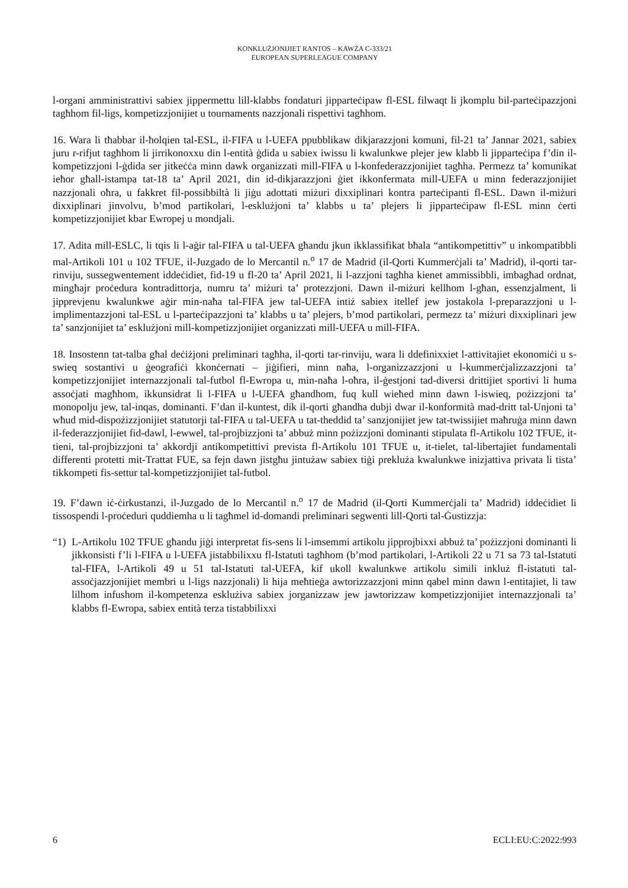KONKLUŻJONIJIET RANTOS – KAWŻA C-333/21
EUROPEAN SUPERLEAGUE COMPANY
l-organi amministrattivi sabiex jippermettu lill-klabbs fondaturi jipparteċipaw fl-ESL filwaqt li jkomplu bil-parteċipazzjoni tagħhom fil-ligs, kompetizzjonijiet u tournaments nazzjonali rispettivi tagħhom.
16. Wara li tħabbar il-ħolqien tal-ESL, il-FIFA u l-UEFA ppubblikaw dikjarazzjoni komuni, fil-21 ta’ Jannar 2021, sabiex juru r-rifjut tagħhom li jirrikonoxxu din l-entità ġdida u sabiex iwissu li kwalunkwe plejer jew klabb li jipparteċipa f’din il-kompetizzjoni l-ġdida ser jitkeċċa minn dawk organizzati mill-FIFA u l-konfederazzjonijiet tagħha. Permezz ta’ komunikat ieħor għall-istampa tat-18 ta’ April 2021, din id-dikjarazzjoni ġiet ikkonfermata mill-UEFA u minn federazzjonijiet nazzjonali oħra, u fakkret fil-possibbiltà li jiġu adottati miżuri dixxiplinari kontra parteċipanti fl-ESL. Dawn il-miżuri dixxiplinari jinvolvu, b’mod partikolari, l-esklużjoni ta’ klabbs u ta’ plejers li jipparteċipaw fl-ESL minn ċerti kompetizzjonijiet kbar Ewropej u mondjali.
17. Adita mill-ESLC, li tqis li l-aġir tal-FIFA u tal-UEFA għandu jkun ikklassifikat bħala “antikompetittiv” u inkompatibbli mal-Artikoli 101 u 102 TFUE, il-Juzgado de lo Mercantil n.<sup>o</sup> 17 de Madrid (il-Qorti Kummerċjali ta’ Madrid), il-qorti tar-rinviju, sussegwentement iddeċidiet, fid-19 u fl-20 ta’ April 2021, li l-azzjoni tagħha kienet ammissibbli, imbagħad ordnat, mingħajr proċedura kontradittorja, numru ta’ miżuri ta’ protezzjoni. Dawn il-miżuri kellhom l-għan, essenzjalment, li jipprevjenu kwalunkwe aġir min-naħa tal-FIFA jew tal-UEFA intiż sabiex itellef jew jostakola l-preparazzjoni u l-implimentazzjoni tal-ESL u l-parteċipazzjoni ta’ klabbs u ta’ plejers, b’mod partikolari, permezz ta’ miżuri dixxiplinari jew ta’ sanzjonijiet ta’ esklużjoni mill-kompetizzjonijiet organizzati mill-UEFA u mill-FIFA.
18. Insostenn tat-talba għal deċiżjoni preliminari tagħha, il-qorti tar-rinviju, wara li ddefinixxiet l-attivitajiet ekonomiċi u s-swieq sostantivi u ġeografiċi kkonċernati – jiġifieri, minn naħa, l-organizzazzjoni u l-kummerċjalizzazzjoni ta’ kompetizzjonijiet internazzjonali tal-futbol fl-Ewropa u, min-naħa l-oħra, il-ġestjoni tad-diversi drittijiet sportivi li huma assoċjati magħhom, ikkunsidrat li l-FIFA u l-UEFA għandhom, fuq kull wieħed minn dawn l-iswieq, pożizzjoni ta’ monopolju jew, tal-inqas, dominanti. F’dan il-kuntest, dik il-qorti għandha dubji dwar il-konformità mad-dritt tal-Unjoni ta’ wħud mid-dispożizzjonijiet statutorji tal-FIFA u tal-UEFA u tat-theddid ta’ sanzjonijiet jew tat-twissijiet maħruġa minn dawn il-federazzjonijiet fid-dawl, l-ewwel, tal-projbizzjoni ta’ abbuż minn pożizzjoni dominanti stipulata fl-Artikolu 102 TFUE, it-tieni, tal-projbizzjoni ta’ akkordji antikompetittivi prevista fl-Artikolu 101 TFUE u, it-tielet, tal-libertajiet fundamentali differenti protetti mit-Trattat FUE, sa fejn dawn jistgħu jintużaw sabiex tiġi prekluża kwalunkwe inizjattiva privata li tista’ tikkompeti fis-settur tal-kompetizzjonijiet tal-futbol.
19. F’dawn iċ-ċirkustanzi, il-Juzgado de lo Mercantil n.<sup>o</sup> 17 de Madrid (il-Qorti Kummerċjali ta’ Madrid) iddeċidiet li tissospendi l-proċeduri quddiemha u li tagħmel id-domandi preliminari segwenti lill-Qorti tal-Ġustizzja:
“1) L-Artikolu 102 TFUE għandu jiġi interpretat fis-sens li l-imsemmi artikolu jipprojbixxi abbuż ta’ pożizzjoni dominanti li jikkonsisti f’li l-FIFA u l-UEFA jistabbilixxu fl-Istatuti tagħhom (b’mod partikolari, l-Artikoli 22 u 71 sa 73 tal-Istatuti tal-FIFA, l-Artikoli 49 u 51 tal-Istatuti tal-UEFA, kif ukoll kwalunkwe artikolu simili inkluż fl-istatuti tal-assoċjazzjonijiet membri u l-ligs nazzjonali) li hija meħtieġa awtorizzazzjoni minn qabel minn dawn l-entitajiet, li taw lilhom infushom il-kompetenza esklużiva sabiex jorganizzaw jew jawtorizzaw kompetizzjonijiet internazzjonali ta’ klabbs fl-Ewropa, sabiex entità terza tistabbilixxi
6 ECLI:EU:C:2022:993